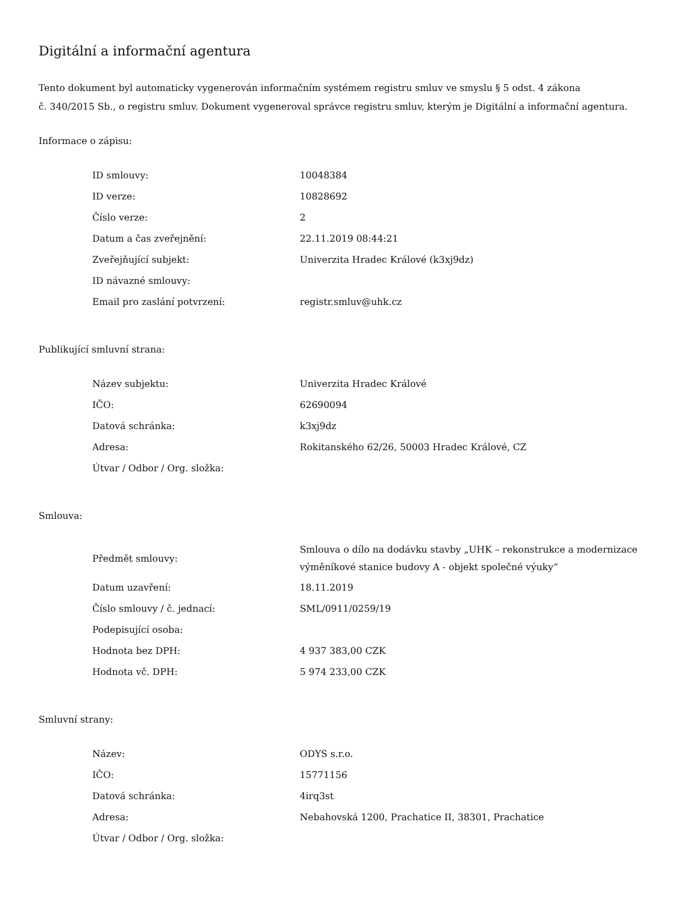Digitální a informační agentura
Tento dokument byl automaticky vygenerován informačním systémem registru smluv ve smyslu § 5 odst. 4 zákona
č. 340/2015 Sb., o registru smluv. Dokument vygeneroval správce registru smluv, kterým je Digitální a informační agentura.
Informace o zápisu:
| ID smlouvy: | 10048384 |
| ID verze: | 10828692 |
| Číslo verze: | 2 |
| Datum a čas zveřejnění: | 22.11.2019 08:44:21 |
| Zveřejňující subjekt: | Univerzita Hradec Králové (k3xj9dz) |
| ID návazné smlouvy: | |
| Email pro zaslání potvrzení: | registr.smluv@uhk.cz |
Publikující smluvní strana:
| Název subjektu: | Univerzita Hradec Králové |
| IČO: | 62690094 |
| Datová schránka: | k3xj9dz |
| Adresa: | Rokitanského 62/26, 50003 Hradec Králové, CZ |
| Útvar / Odbor / Org. složka: | |
Smlouva:
| Předmět smlouvy: | Smlouva o dílo na dodávku stavby „UHK – rekonstrukce a modernizace výměníkové stanice budovy A - objekt společné výuky“ |
| Datum uzavření: | 18.11.2019 |
| Číslo smlouvy / č. jednací: | SML/0911/0259/19 |
| Podepisující osoba: | |
| Hodnota bez DPH: | 4 937 383,00 CZK |
| Hodnota vč. DPH: | 5 974 233,00 CZK |
Smluvní strany:
| Název: | ODYS s.r.o. |
| IČO: | 15771156 |
| Datová schránka: | 4irq3st |
| Adresa: | Nebahovská 1200, Prachatice II, 38301, Prachatice |
| Útvar / Odbor / Org. složka: | |